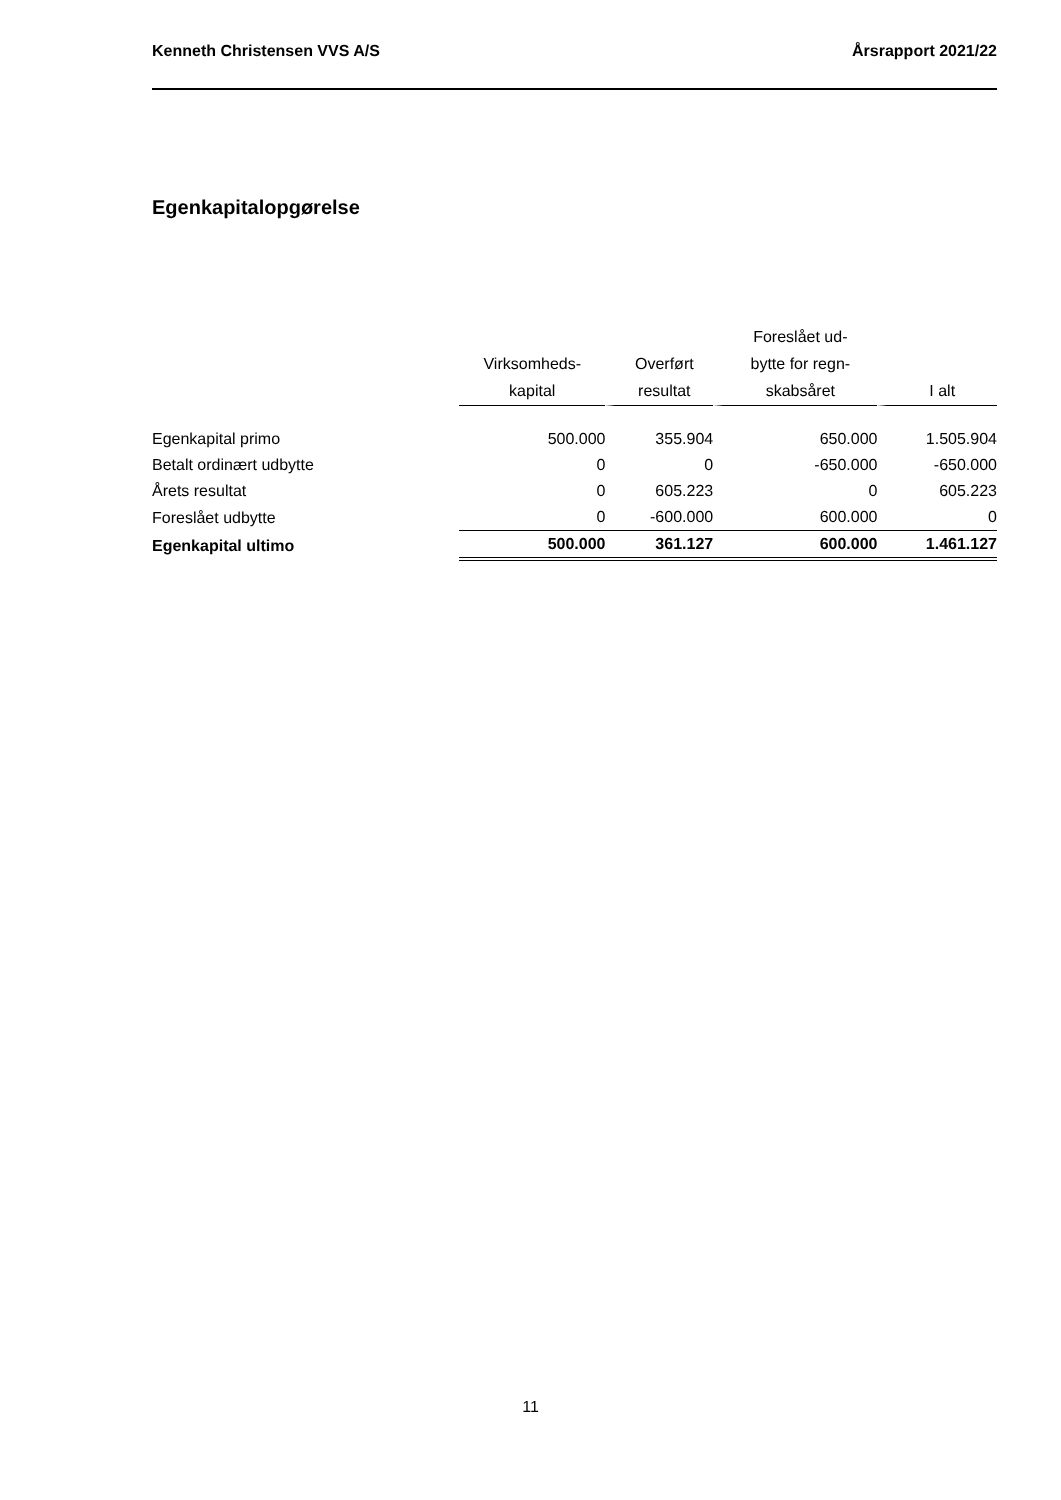Kenneth Christensen VVS A/S Årsrapport 2021/22
Egenkapitalopgørelse
| | Virksomheds- kapital | Overført resultat | Foreslået ud- bytte for regn- skabsåret | I alt |
| --- | --- | --- | --- | --- |
| Egenkapital primo | 500.000 | 355.904 | 650.000 | 1.505.904 |
| Betalt ordinært udbytte | 0 | 0 | -650.000 | -650.000 |
| Årets resultat | 0 | 605.223 | 0 | 605.223 |
| Foreslået udbytte | 0 | -600.000 | 600.000 | 0 |
| Egenkapital ultimo | 500.000 | 361.127 | 600.000 | 1.461.127 |
11